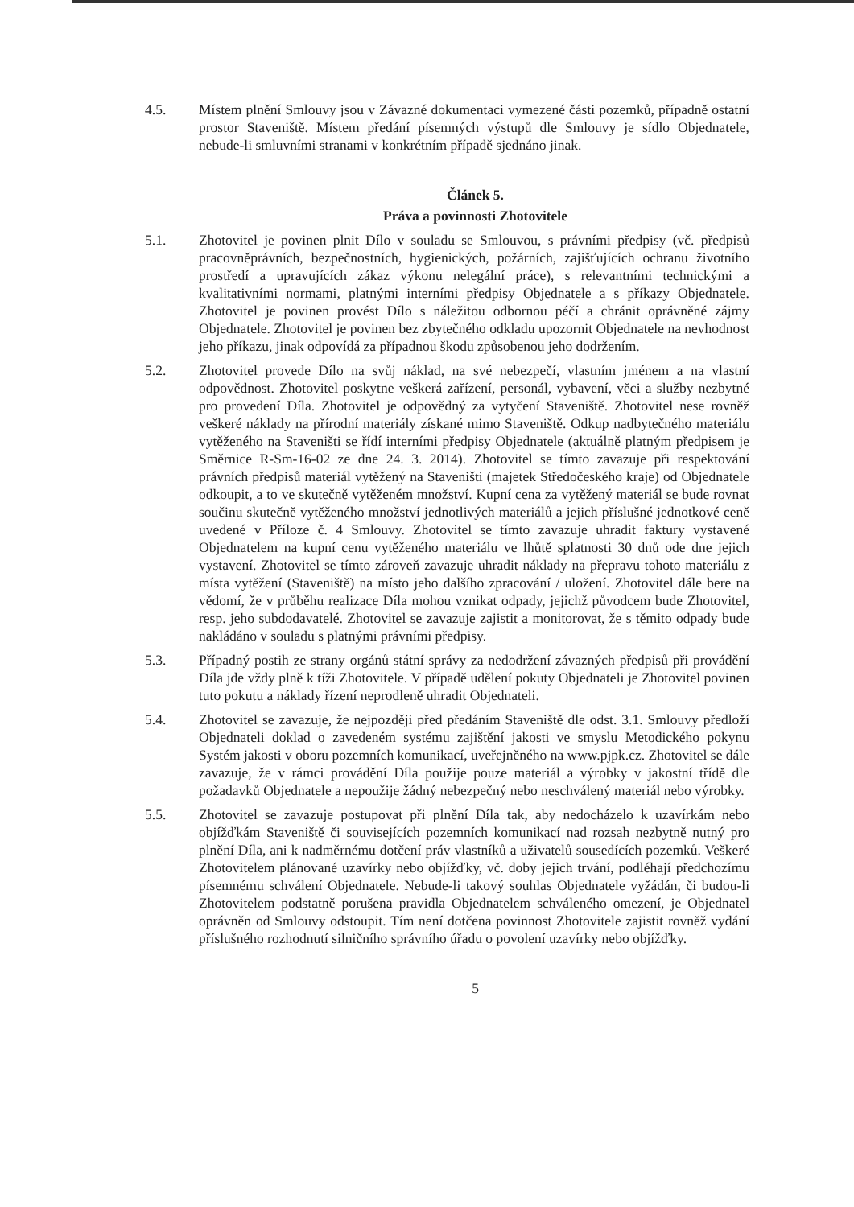4.5. Místem plnění Smlouvy jsou v Závazné dokumentaci vymezené části pozemků, případně ostatní prostor Staveniště. Místem předání písemných výstupů dle Smlouvy je sídlo Objednatele, nebude-li smluvními stranami v konkrétním případě sjednáno jinak.
Článek 5.
Práva a povinnosti Zhotovitele
5.1. Zhotovitel je povinen plnit Dílo v souladu se Smlouvou, s právními předpisy (vč. předpisů pracovněprávních, bezpečnostních, hygienických, požárních, zajišťujících ochranu životního prostředí a upravujících zákaz výkonu nelegální práce), s relevantními technickými a kvalitativními normami, platnými interními předpisy Objednatele a s příkazy Objednatele. Zhotovitel je povinen provést Dílo s náležitou odbornou péčí a chránit oprávněné zájmy Objednatele. Zhotovitel je povinen bez zbytečného odkladu upozornit Objednatele na nevhodnost jeho příkazu, jinak odpovídá za případnou škodu způsobenou jeho dodržením.
5.2. Zhotovitel provede Dílo na svůj náklad, na své nebezpečí, vlastním jménem a na vlastní odpovědnost. Zhotovitel poskytne veškerá zařízení, personál, vybavení, věci a služby nezbytné pro provedení Díla. Zhotovitel je odpovědný za vytyčení Staveniště. Zhotovitel nese rovněž veškeré náklady na přírodní materiály získané mimo Staveniště. Odkup nadbytečného materiálu vytěženého na Staveništi se řídí interními předpisy Objednatele (aktuálně platným předpisem je Směrnice R-Sm-16-02 ze dne 24. 3. 2014). Zhotovitel se tímto zavazuje při respektování právních předpisů materiál vytěžený na Staveništi (majetek Středočeského kraje) od Objednatele odkoupit, a to ve skutečně vytěženém množství. Kupní cena za vytěžený materiál se bude rovnat součinu skutečně vytěženého množství jednotlivých materiálů a jejich příslušné jednotkové ceně uvedené v Příloze č. 4 Smlouvy. Zhotovitel se tímto zavazuje uhradit faktury vystavené Objednatelem na kupní cenu vytěženého materiálu ve lhůtě splatnosti 30 dnů ode dne jejich vystavení. Zhotovitel se tímto zároveň zavazuje uhradit náklady na přepravu tohoto materiálu z místa vytěžení (Staveniště) na místo jeho dalšího zpracování / uložení. Zhotovitel dále bere na vědomí, že v průběhu realizace Díla mohou vznikat odpady, jejichž původcem bude Zhotovitel, resp. jeho subdodavatelé. Zhotovitel se zavazuje zajistit a monitorovat, že s těmito odpady bude nakládáno v souladu s platnými právními předpisy.
5.3. Případný postih ze strany orgánů státní správy za nedodržení závazných předpisů při provádění Díla jde vždy plně k tíži Zhotovitele. V případě udělení pokuty Objednateli je Zhotovitel povinen tuto pokutu a náklady řízení neprodleně uhradit Objednateli.
5.4. Zhotovitel se zavazuje, že nejpozději před předáním Staveniště dle odst. 3.1. Smlouvy předloží Objednateli doklad o zavedeném systému zajištění jakosti ve smyslu Metodického pokynu Systém jakosti v oboru pozemních komunikací, uveřejněného na www.pjpk.cz. Zhotovitel se dále zavazuje, že v rámci provádění Díla použije pouze materiál a výrobky v jakostní třídě dle požadavků Objednatele a nepoužije žádný nebezpečný nebo neschválený materiál nebo výrobky.
5.5. Zhotovitel se zavazuje postupovat při plnění Díla tak, aby nedocházelo k uzavírkám nebo objížďkám Staveniště či souvisejících pozemních komunikací nad rozsah nezbytně nutný pro plnění Díla, ani k nadměrnému dotčení práv vlastníků a uživatelů sousedících pozemků. Veškeré Zhotovitelem plánované uzavírky nebo objížďky, vč. doby jejich trvání, podléhají předchozímu písemnému schválení Objednatele. Nebude-li takový souhlas Objednatele vyžádán, či budou-li Zhotovitelem podstatně porušena pravidla Objednatelem schváleného omezení, je Objednatel oprávněn od Smlouvy odstoupit. Tím není dotčena povinnost Zhotovitele zajistit rovněž vydání příslušného rozhodnutí silničního správního úřadu o povolení uzavírky nebo objížďky.
5